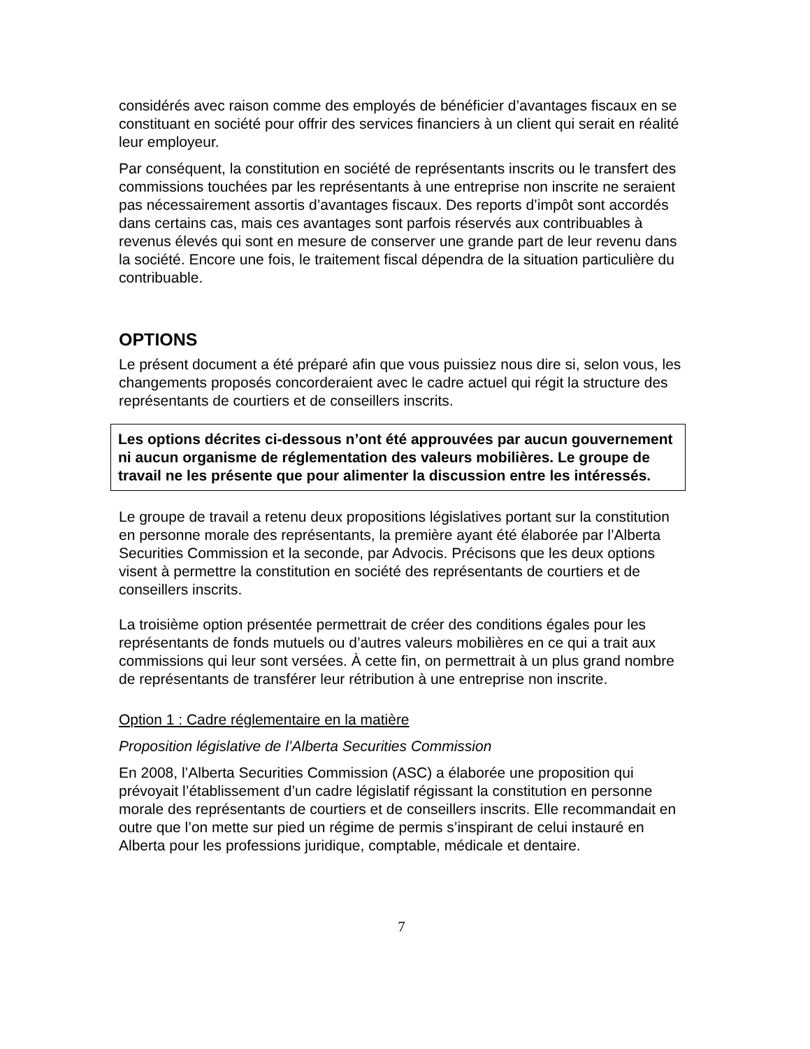considérés avec raison comme des employés de bénéficier d’avantages fiscaux en se constituant en société pour offrir des services financiers à un client qui serait en réalité leur employeur.
Par conséquent, la constitution en société de représentants inscrits ou le transfert des commissions touchées par les représentants à une entreprise non inscrite ne seraient pas nécessairement assortis d’avantages fiscaux. Des reports d’impôt sont accordés dans certains cas, mais ces avantages sont parfois réservés aux contribuables à revenus élevés qui sont en mesure de conserver une grande part de leur revenu dans la société. Encore une fois, le traitement fiscal dépendra de la situation particulière du contribuable.
OPTIONS
Le présent document a été préparé afin que vous puissiez nous dire si, selon vous, les changements proposés concorderaient avec le cadre actuel qui régit la structure des représentants de courtiers et de conseillers inscrits.
Les options décrites ci-dessous n’ont été approuvées par aucun gouvernement ni aucun organisme de réglementation des valeurs mobilières. Le groupe de travail ne les présente que pour alimenter la discussion entre les intéressés.
Le groupe de travail a retenu deux propositions législatives portant sur la constitution en personne morale des représentants, la première ayant été élaborée par l’Alberta Securities Commission et la seconde, par Advocis. Précisons que les deux options visent à permettre la constitution en société des représentants de courtiers et de conseillers inscrits.
La troisième option présentée permettrait de créer des conditions égales pour les représentants de fonds mutuels ou d’autres valeurs mobilières en ce qui a trait aux commissions qui leur sont versées. À cette fin, on permettrait à un plus grand nombre de représentants de transférer leur rétribution à une entreprise non inscrite.
Option 1 : Cadre réglementaire en la matière
Proposition législative de l’Alberta Securities Commission
En 2008, l’Alberta Securities Commission (ASC) a élaborée une proposition qui prévoyait l’établissement d’un cadre législatif régissant la constitution en personne morale des représentants de courtiers et de conseillers inscrits. Elle recommandait en outre que l’on mette sur pied un régime de permis s’inspirant de celui instauré en Alberta pour les professions juridique, comptable, médicale et dentaire.
7